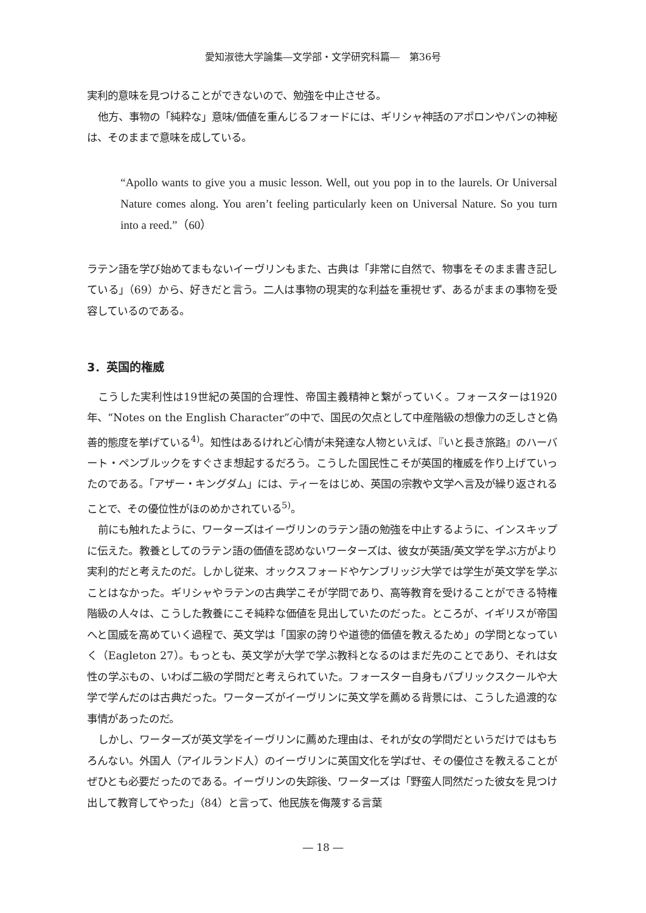愛知淑徳大学論集―文学部・文学研究科篇―　第36号
実利的意味を見つけることができないので、勉強を中止させる。
他方、事物の「純粋な」意味/価値を重んじるフォードには、ギリシャ神話のアポロンやパンの神秘は、そのままで意味を成している。
“Apollo wants to give you a music lesson. Well, out you pop in to the laurels. Or Universal Nature comes along. You aren’t feeling particularly keen on Universal Nature. So you turn into a reed.”（60）
ラテン語を学び始めてまもないイーヴリンもまた、古典は「非常に自然で、物事をそのまま書き記している」（69）から、好きだと言う。二人は事物の現実的な利益を重視せず、あるがままの事物を受容しているのである。
3．英国的権威
こうした実利性は19世紀の英国的合理性、帝国主義精神と繋がっていく。フォースターは1920年、“Notes on the English Character”の中で、国民の欠点として中産階級の想像力の乏しさと偽善的態度を挙げている<sup>4)</sup>。知性はあるけれど心情が未発達な人物といえば、『いと長き旅路』のハーバート・ペンブルックをすぐさま想起するだろう。こうした国民性こそが英国的権威を作り上げていったのである。「アザー・キングダム」には、ティーをはじめ、英国の宗教や文学へ言及が繰り返されることで、その優位性がほのめかされている<sup>5)</sup>。
前にも触れたように、ワーターズはイーヴリンのラテン語の勉強を中止するように、インスキップに伝えた。教養としてのラテン語の価値を認めないワーターズは、彼女が英語/英文学を学ぶ方がより実利的だと考えたのだ。しかし従来、オックスフォードやケンブリッジ大学では学生が英文学を学ぶことはなかった。ギリシャやラテンの古典学こそが学問であり、高等教育を受けることができる特権階級の人々は、こうした教養にこそ純粋な価値を見出していたのだった。ところが、イギリスが帝国へと国威を高めていく過程で、英文学は「国家の誇りや道徳的価値を教えるため」の学問となっていく（Eagleton 27）。もっとも、英文学が大学で学ぶ教科となるのはまだ先のことであり、それは女性の学ぶもの、いわば二級の学問だと考えられていた。フォースター自身もパブリックスクールや大学で学んだのは古典だった。ワーターズがイーヴリンに英文学を薦める背景には、こうした過渡的な事情があったのだ。
しかし、ワーターズが英文学をイーヴリンに薦めた理由は、それが女の学問だというだけではもちろんない。外国人（アイルランド人）のイーヴリンに英国文化を学ばせ、その優位さを教えることがぜひとも必要だったのである。イーヴリンの失踪後、ワーターズは「野蛮人同然だった彼女を見つけ出して教育してやった」（84）と言って、他民族を侮蔑する言葉
― 18 ―